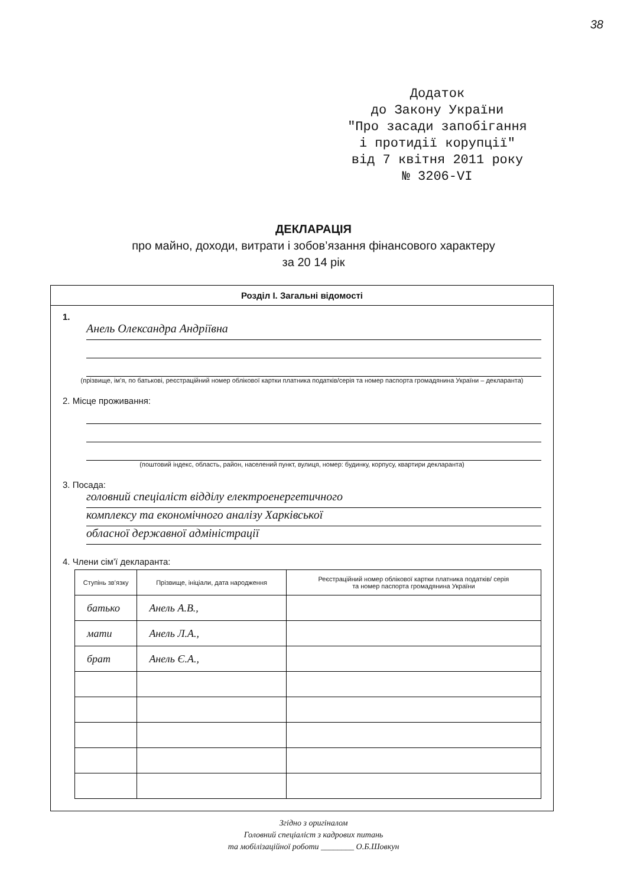38
Додаток
до Закону України
"Про засади запобігання
і протидії корупції"
від 7 квітня 2011 року
№ 3206-VI
ДЕКЛАРАЦІЯ
про майно, доходи, витрати і зобов’язання фінансового характеру
за 20 14 рік
Розділ І. Загальні відомості
1.
Анель Олександра Андріївна
(прізвище, ім’я, по батькові, реєстраційний номер облікової картки платника податків/серія та номер паспорта громадянина України – декларанта)
2. Місце проживання:
(поштовий індекс, область, район, населений пункт, вулиця, номер: будинку, корпусу, квартири декларанта)
3. Посада:
головний спеціаліст відділу електроенергетичного
комплексу та економічного аналізу Харківської
обласної державної адміністрації
4. Члени сім’ї декларанта:
| Ступінь зв’язку | Прізвище, ініціали, дата народження | Реєстраційний номер облікової картки платника податків/ серія та номер паспорта громадянина України |
| --- | --- | --- |
| батько | Анель А.В., | |
| мати | Анель Л.А., | |
| брат | Анель Є.А., | |
Згідно з оригіналом
Головний спеціаліст з кадрових питань
та мобілізаційної роботи ________ О.Б.Шовкун